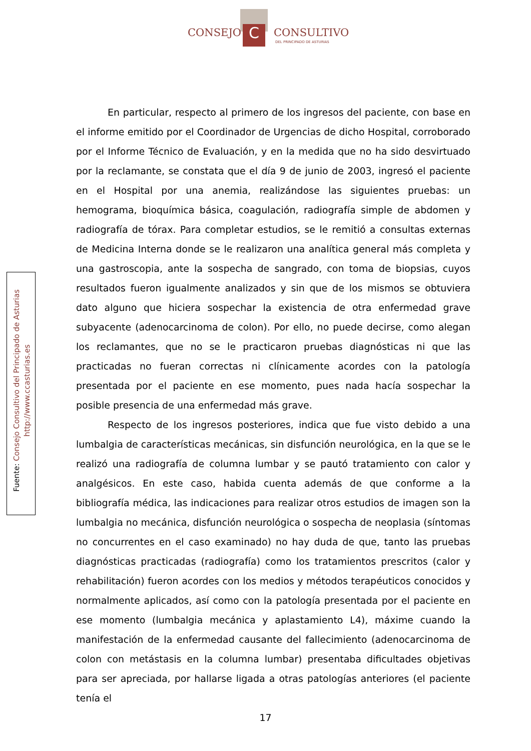C
CONSEJO CONSULTIVO
DEL PRINCIPADO DE ASTURIAS
Fuente: Consejo Consultivo del Principado de Asturias
http://www.ccasturias.es
En particular, respecto al primero de los ingresos del paciente, con base en el informe emitido por el Coordinador de Urgencias de dicho Hospital, corroborado por el Informe Técnico de Evaluación, y en la medida que no ha sido desvirtuado por la reclamante, se constata que el día 9 de junio de 2003, ingresó el paciente en el Hospital por una anemia, realizándose las siguientes pruebas: un hemograma, bioquímica básica, coagulación, radiografía simple de abdomen y radiografía de tórax. Para completar estudios, se le remitió a consultas externas de Medicina Interna donde se le realizaron una analítica general más completa y una gastroscopia, ante la sospecha de sangrado, con toma de biopsias, cuyos resultados fueron igualmente analizados y sin que de los mismos se obtuviera dato alguno que hiciera sospechar la existencia de otra enfermedad grave subyacente (adenocarcinoma de colon). Por ello, no puede decirse, como alegan los reclamantes, que no se le practicaron pruebas diagnósticas ni que las practicadas no fueran correctas ni clínicamente acordes con la patología presentada por el paciente en ese momento, pues nada hacía sospechar la posible presencia de una enfermedad más grave.
Respecto de los ingresos posteriores, indica que fue visto debido a una lumbalgia de características mecánicas, sin disfunción neurológica, en la que se le realizó una radiografía de columna lumbar y se pautó tratamiento con calor y analgésicos. En este caso, habida cuenta además de que conforme a la bibliografía médica, las indicaciones para realizar otros estudios de imagen son la lumbalgia no mecánica, disfunción neurológica o sospecha de neoplasia (síntomas no concurrentes en el caso examinado) no hay duda de que, tanto las pruebas diagnósticas practicadas (radiografía) como los tratamientos prescritos (calor y rehabilitación) fueron acordes con los medios y métodos terapéuticos conocidos y normalmente aplicados, así como con la patología presentada por el paciente en ese momento (lumbalgia mecánica y aplastamiento L4), máxime cuando la manifestación de la enfermedad causante del fallecimiento (adenocarcinoma de colon con metástasis en la columna lumbar) presentaba dificultades objetivas para ser apreciada, por hallarse ligada a otras patologías anteriores (el paciente tenía el
17